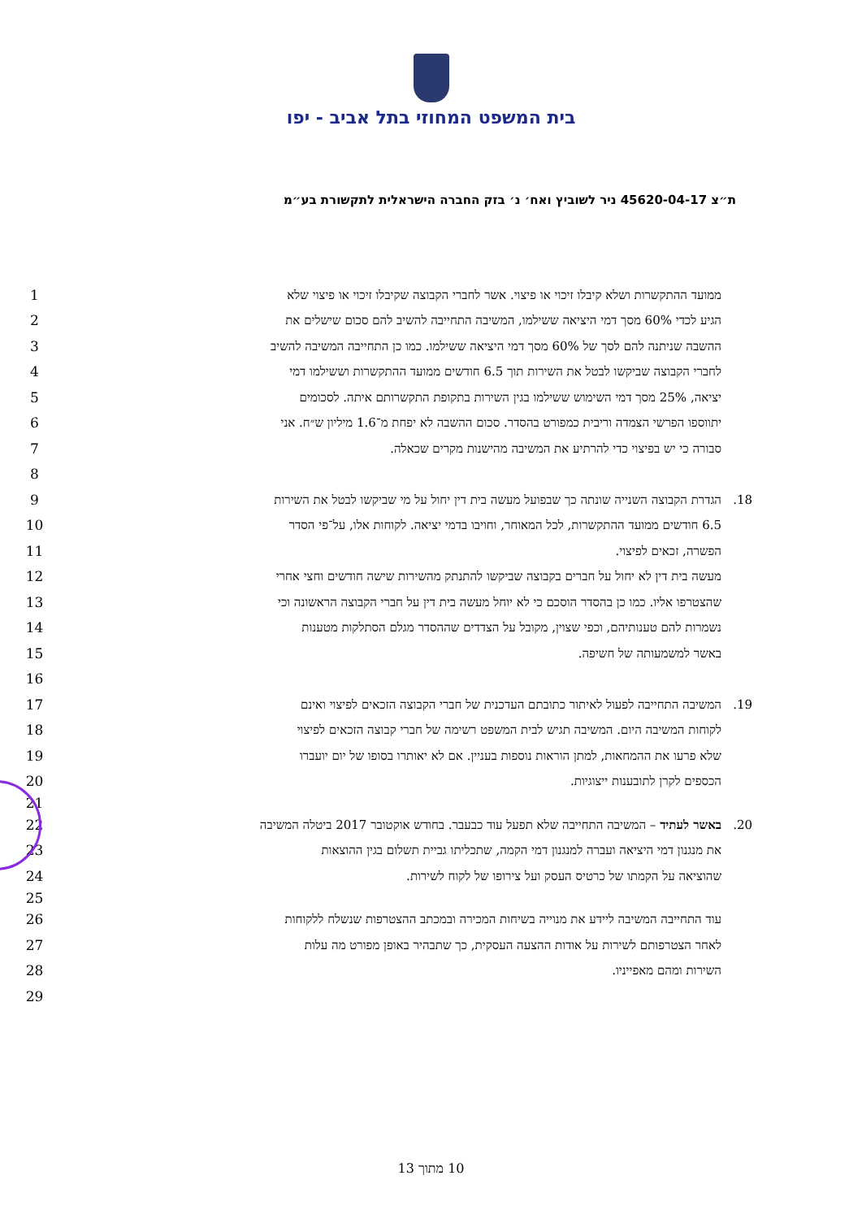בית המשפט המחוזי בתל אביב - יפו
ת״צ 45620-04-17 ניר לשוביץ ואח׳ נ׳ בזק החברה הישראלית לתקשורת בע״מ
1 ממועד ההתקשרות ושלא קיבלו זיכוי או פיצוי. אשר לחברי הקבוצה שקיבלו זיכוי או פיצוי שלא
2 הגיע לכדי 60% מסך דמי היציאה ששילמו, המשיבה התחייבה להשיב להם סכום שישלים את
3 ההשבה שניתנה להם לסך של 60% מסך דמי היציאה ששילמו. כמו כן התחייבה המשיבה להשיב
4 לחברי הקבוצה שביקשו לבטל את השירות תוך 6.5 חודשים ממועד ההתקשרות וששילמו דמי
5 יציאה, 25% מסך דמי השימוש ששילמו בגין השירות בתקופת התקשרותם איתה. לסכומים
6 יתווספו הפרשי הצמדה וריבית כמפורט בהסדר. סכום ההשבה לא יפחת מ־1.6 מיליון ש״ח. אני
7 סבורה כי יש בפיצוי כדי להרתיע את המשיבה מהישנות מקרים שכאלה.
8
9 18. הגדרת הקבוצה השנייה שונתה כך שבפועל מעשה בית דין יחול על מי שביקשו לבטל את השירות
10 6.5 חודשים ממועד ההתקשרות, לכל המאוחר, וחויבו בדמי יציאה. לקוחות אלו, על־פי הסדר
11 הפשרה, זכאים לפיצוי.
12 מעשה בית דין לא יחול על חברים בקבוצה שביקשו להתנתק מהשירות שישה חודשים וחצי אחרי
13 שהצטרפו אליו. כמו כן בהסדר הוסכם כי לא יוחל מעשה בית דין על חברי הקבוצה הראשונה וכי
14 נשמרות להם טענותיהם, וכפי שצוין, מקובל על הצדדים שההסדר מגלם הסתלקות מטענות
15 באשר למשמעותה של חשיפה.
16
17 19. המשיבה התחייבה לפעול לאיתור כתובתם העדכנית של חברי הקבוצה הזכאים לפיצוי ואינם
18 לקוחות המשיבה היום. המשיבה תגיש לבית המשפט רשימה של חברי קבוצה הזכאים לפיצוי
19 שלא פרעו את ההמחאות, למתן הוראות נוספות בעניין. אם לא יאותרו בסופו של יום יועברו
20 הכספים לקרן לתובענות ייצוגיות.
21
22 20. באשר לעתיד – המשיבה התחייבה שלא תפעל עוד כבעבר. בחודש אוקטובר 2017 ביטלה המשיבה
23 את מנגנון דמי היציאה ועברה למנגנון דמי הקמה, שתכליתו גביית תשלום בגין ההוצאות
24 שהוציאה על הקמתו של כרטיס העסק ועל צירופו של לקוח לשירות.
25
26 עוד התחייבה המשיבה ליידע את מנוייה בשיחות המכירה ובמכתב ההצטרפות שנשלח ללקוחות
27 לאחר הצטרפותם לשירות על אודות ההצעה העסקית, כך שתבהיר באופן מפורט מה עלות
28 השירות ומהם מאפייניו.
29
10 מתוך 13